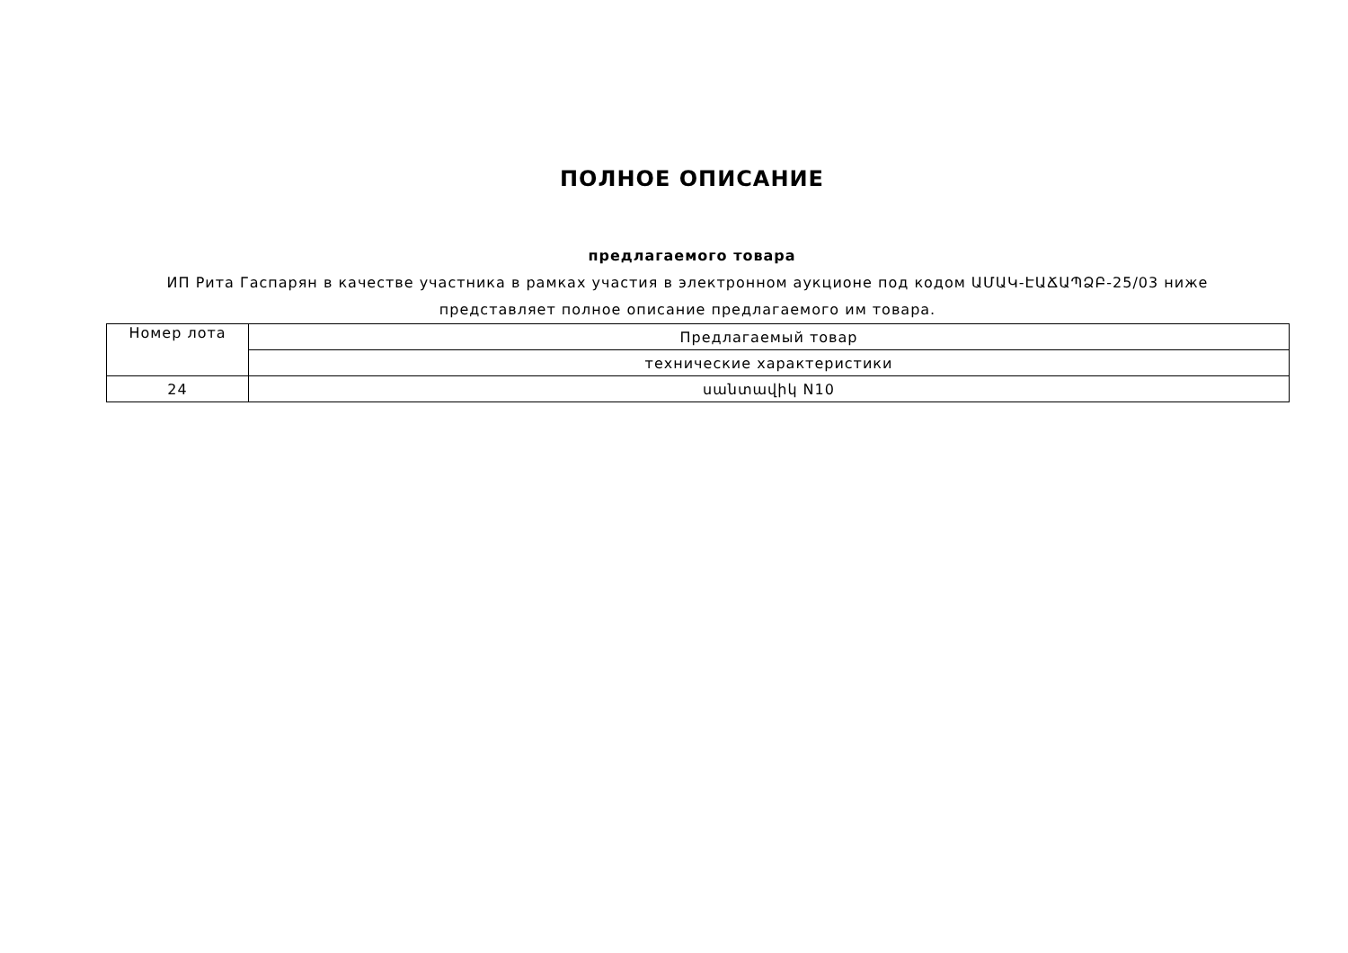ПОЛНОЕ ОПИСАНИЕ
предлагаемого товара
ИП Рита Гаспарян в качестве участника в рамках участия в электронном аукционе под кодом ԱՄԱԿ-ԷԱՃԱՊՁԲ-25/03 ниже представляет полное описание предлагаемого им товара.
| Номер лота | Предлагаемый товар |
| | технические характеристики |
| 24 | սանտավիկ N10 |